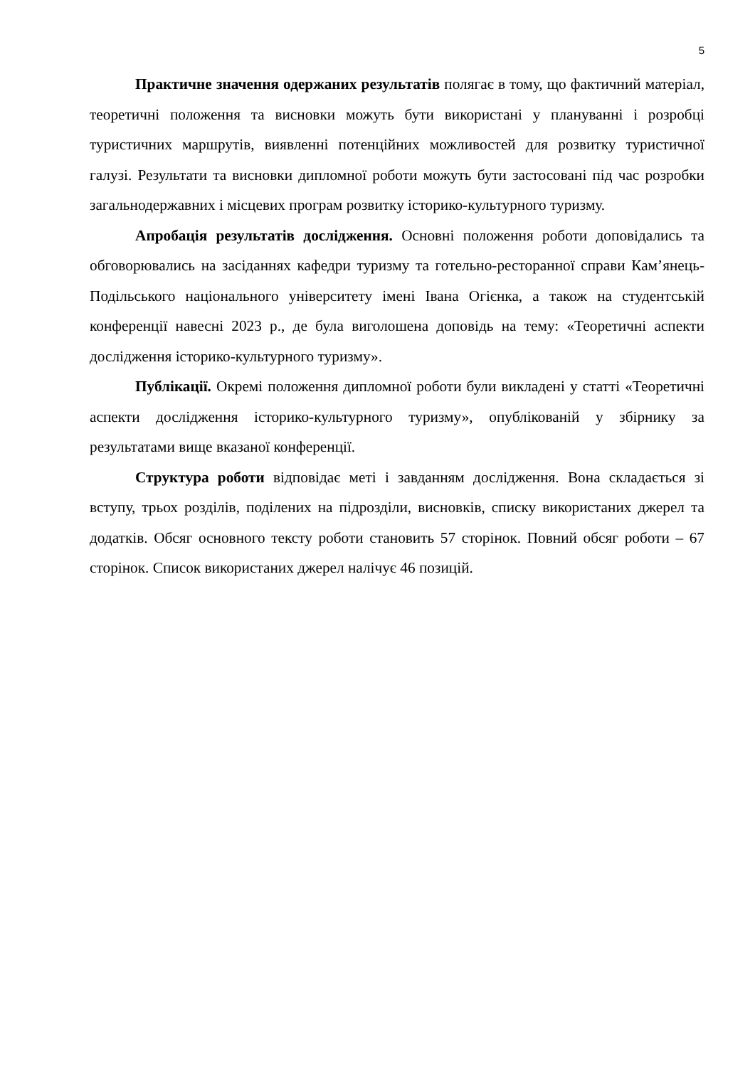5
Практичне значення одержаних результатів полягає в тому, що фактичний матеріал, теоретичні положення та висновки можуть бути використані у плануванні і розробці туристичних маршрутів, виявленні потенційних можливостей для розвитку туристичної галузі. Результати та висновки дипломної роботи можуть бути застосовані під час розробки загальнодержавних і місцевих програм розвитку історико-культурного туризму.
Апробація результатів дослідження. Основні положення роботи доповідались та обговорювались на засіданнях кафедри туризму та готельно-ресторанної справи Кам’янець-Подільського національного університету імені Івана Огієнка, а також на студентській конференції навесні 2023 р., де була виголошена доповідь на тему: «Теоретичні аспекти дослідження історико-культурного туризму».
Публікації. Окремі положення дипломної роботи були викладені у статті «Теоретичні аспекти дослідження історико-культурного туризму», опублікованій у збірнику за результатами вище вказаної конференції.
Структура роботи відповідає меті і завданням дослідження. Вона складається зі вступу, трьох розділів, поділених на підрозділи, висновків, списку використаних джерел та додатків. Обсяг основного тексту роботи становить 57 сторінок. Повний обсяг роботи – 67 сторінок. Список використаних джерел налічує 46 позицій.